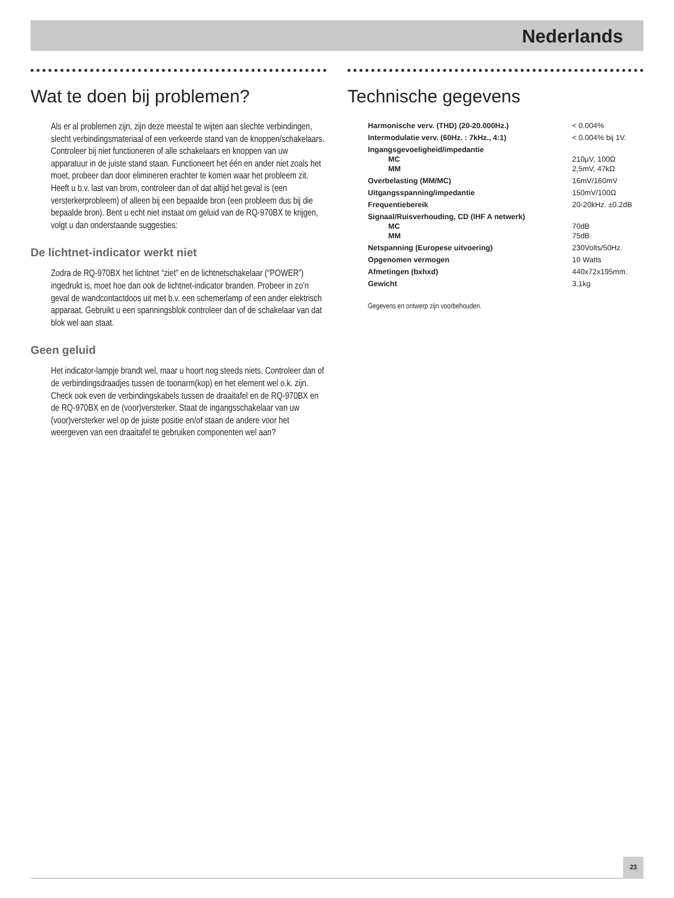Nederlands
Wat te doen bij problemen?
Als er al problemen zijn, zijn deze meestal te wijten aan slechte verbindingen, slecht verbindingsmateriaal of een verkeerde stand van de knoppen/schakelaars. Controleer bij niet functioneren of alle schakelaars en knoppen van uw apparatuur in de juiste stand staan. Functioneert het één en ander niet zoals het moet, probeer dan door elimineren erachter te komen waar het probleem zit. Heeft u b.v. last van brom, controleer dan of dat altijd het geval is (een versterkerprobleem) of alleen bij een bepaalde bron (een probleem dus bij die bepaalde bron). Bent u echt niet instaat om geluid van de RQ-970BX te krijgen, volgt u dan onderstaande suggesties:
De lichtnet-indicator werkt niet
Zodra de RQ-970BX het lichtnet “ziet” en de lichtnetschakelaar (“POWER”) ingedrukt is, moet hoe dan ook de lichtnet-indicator branden. Probeer in zo’n geval de wandcontactdoos uit met b.v. een schemerlamp of een ander elektrisch apparaat. Gebruikt u een spanningsblok controleer dan of de schakelaar van dat blok wel aan staat.
Geen geluid
Het indicator-lampje brandt wel, maar u hoort nog steeds niets. Controleer dan of de verbindingsdraadjes tussen de toonarm(kop) en het element wel o.k. zijn. Check ook even de verbindingskabels tussen de draaitafel en de RQ-970BX en de RQ-970BX en de (voor)versterker. Staat de ingangsschakelaar van uw (voor)versterker wel op de juiste positie en/of staan de andere voor het weergeven van een draaitafel te gebruiken componenten wel aan?
Technische gegevens
| Harmonische verv. (THD) (20-20.000Hz.) | < 0.004% |
| Intermodulatie verv. (60Hz. : 7kHz., 4:1) | < 0.004% bij 1V. |
| Ingangsgevoeligheid/impedantie | |
| MC | 210µV, 100Ω |
| MM | 2,5mV, 47kΩ |
| Overbelasting (MM/MC) | 16mV/160mV |
| Uitgangsspanning/impedantie | 150mV/100Ω |
| Frequentiebereik | 20-20kHz. ±0.2dB |
| Signaal/Ruisverhouding, CD (IHF A netwerk) | |
| MC | 70dB |
| MM | 75dB |
| Netspanning (Europese uitvoering) | 230Volts/50Hz. |
| Opgenomen vermogen | 10 Watts |
| Afmetingen (bxhxd) | 440x72x195mm. |
| Gewicht | 3,1kg |
Gegevens en ontwerp zijn voorbehouden.
23